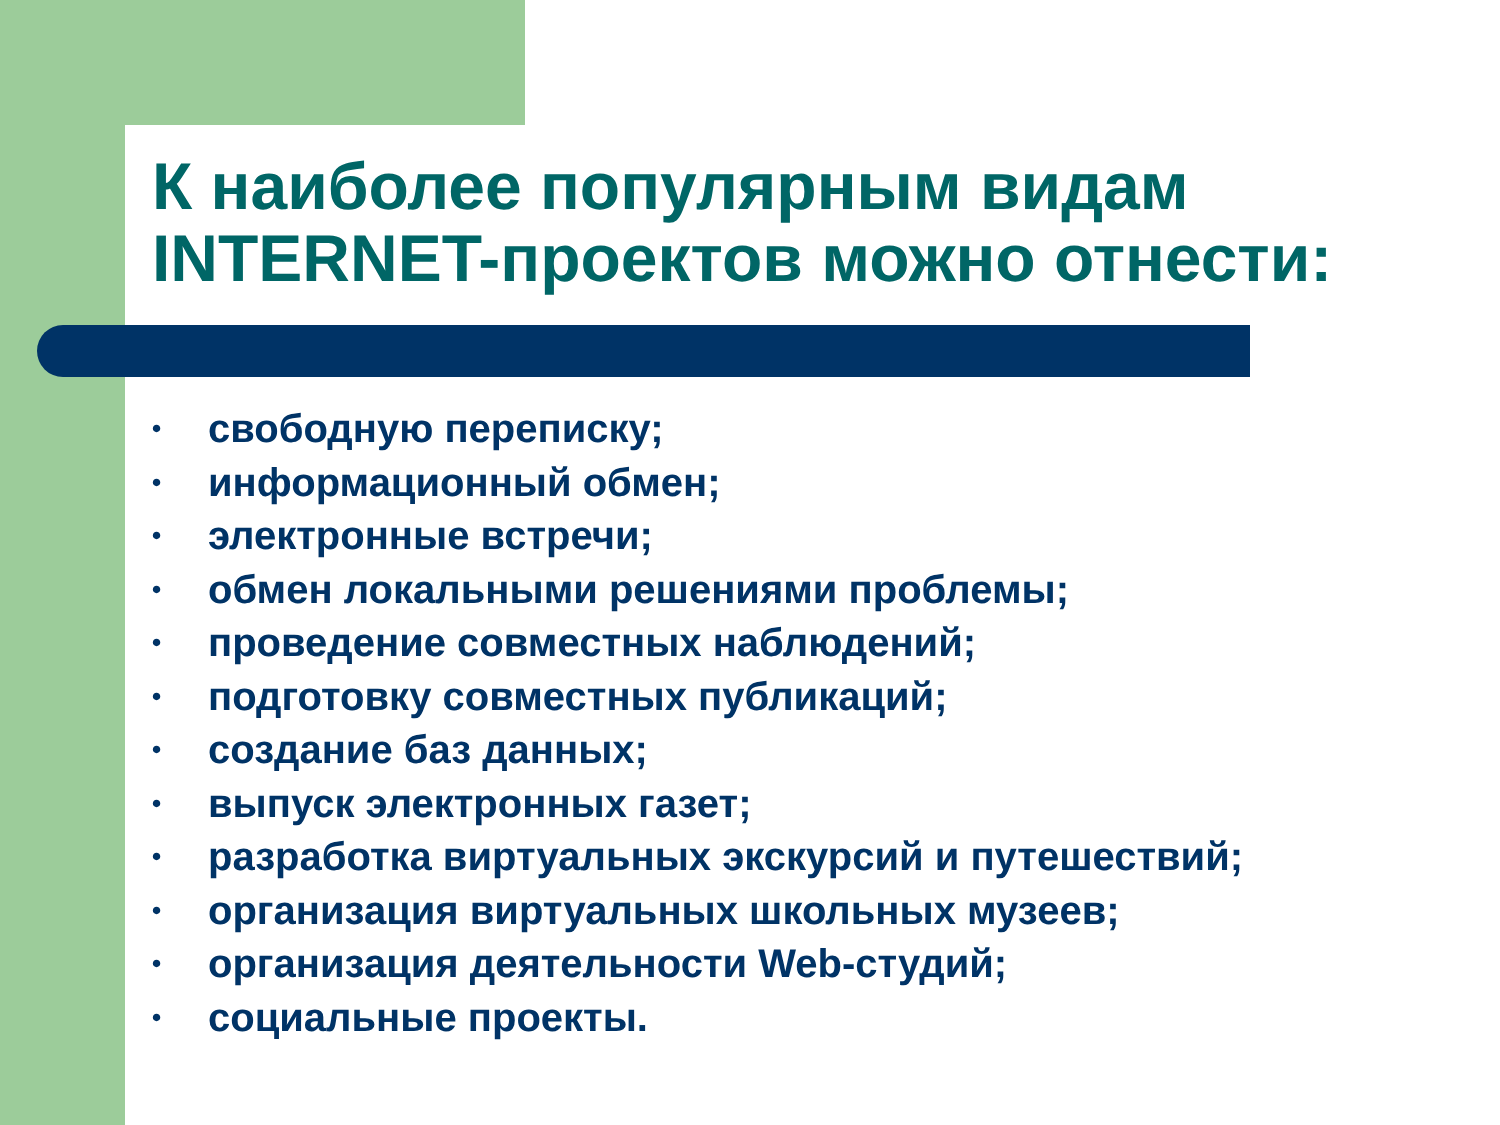К наиболее популярным видам INTERNET-проектов можно отнести:
• свободную переписку;
• информационный обмен;
• электронные встречи;
• обмен локальными решениями проблемы;
• проведение совместных наблюдений;
• подготовку совместных публикаций;
• создание баз данных;
• выпуск электронных газет;
• разработка виртуальных экскурсий и путешествий;
• организация виртуальных школьных музеев;
• организация деятельности Web-студий;
• социальные проекты.